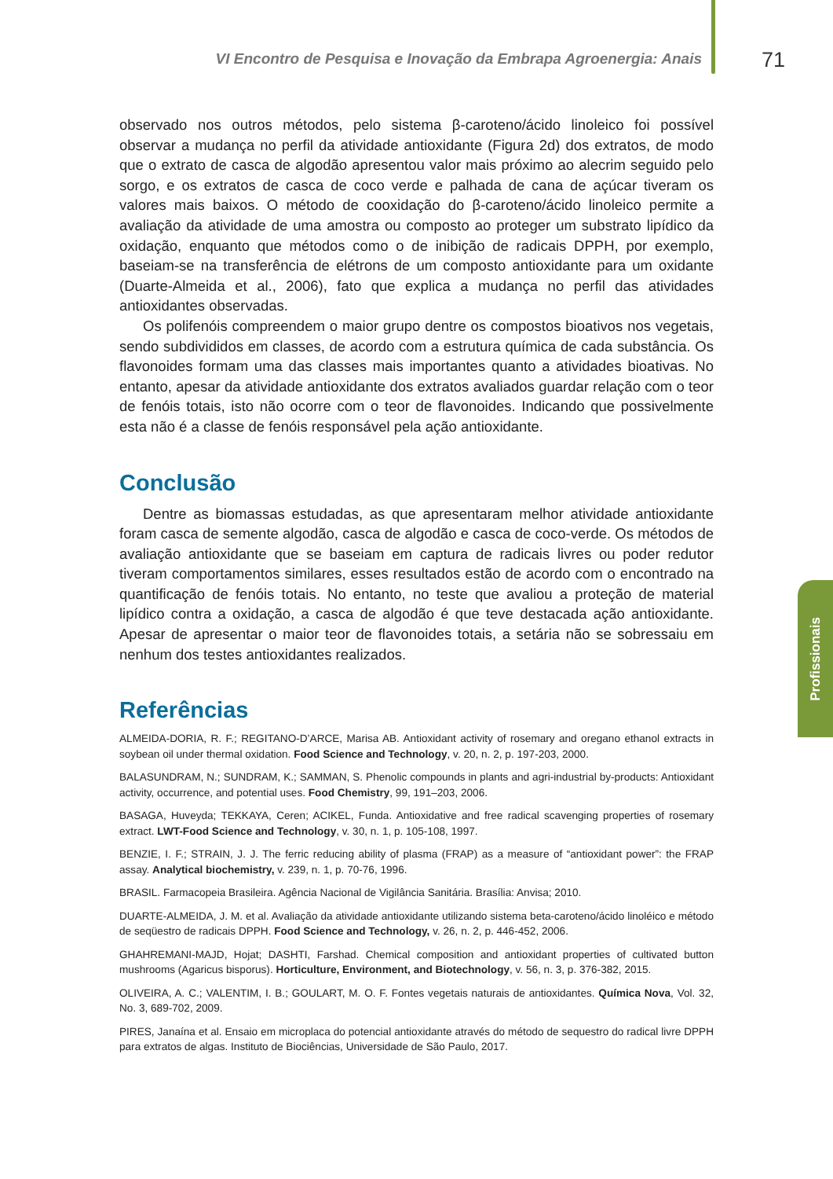VI Encontro de Pesquisa e Inovação da Embrapa Agroenergia: Anais
71
observado nos outros métodos, pelo sistema β-caroteno/ácido linoleico foi possível observar a mudança no perfil da atividade antioxidante (Figura 2d) dos extratos, de modo que o extrato de casca de algodão apresentou valor mais próximo ao alecrim seguido pelo sorgo, e os extratos de casca de coco verde e palhada de cana de açúcar tiveram os valores mais baixos. O método de cooxidação do β-caroteno/ácido linoleico permite a avaliação da atividade de uma amostra ou composto ao proteger um substrato lipídico da oxidação, enquanto que métodos como o de inibição de radicais DPPH, por exemplo, baseiam-se na transferência de elétrons de um composto antioxidante para um oxidante (Duarte-Almeida et al., 2006), fato que explica a mudança no perfil das atividades antioxidantes observadas.
Os polifenóis compreendem o maior grupo dentre os compostos bioativos nos vegetais, sendo subdivididos em classes, de acordo com a estrutura química de cada substância. Os flavonoides formam uma das classes mais importantes quanto a atividades bioativas. No entanto, apesar da atividade antioxidante dos extratos avaliados guardar relação com o teor de fenóis totais, isto não ocorre com o teor de flavonoides. Indicando que possivelmente esta não é a classe de fenóis responsável pela ação antioxidante.
Conclusão
Dentre as biomassas estudadas, as que apresentaram melhor atividade antioxidante foram casca de semente algodão, casca de algodão e casca de coco-verde. Os métodos de avaliação antioxidante que se baseiam em captura de radicais livres ou poder redutor tiveram comportamentos similares, esses resultados estão de acordo com o encontrado na quantificação de fenóis totais. No entanto, no teste que avaliou a proteção de material lipídico contra a oxidação, a casca de algodão é que teve destacada ação antioxidante. Apesar de apresentar o maior teor de flavonoides totais, a setária não se sobressaiu em nenhum dos testes antioxidantes realizados.
Referências
ALMEIDA-DORIA, R. F.; REGITANO-D’ARCE, Marisa AB. Antioxidant activity of rosemary and oregano ethanol extracts in soybean oil under thermal oxidation. Food Science and Technology, v. 20, n. 2, p. 197-203, 2000.
BALASUNDRAM, N.; SUNDRAM, K.; SAMMAN, S. Phenolic compounds in plants and agri-industrial by-products: Antioxidant activity, occurrence, and potential uses. Food Chemistry, 99, 191–203, 2006.
BASAGA, Huveyda; TEKKAYA, Ceren; ACIKEL, Funda. Antioxidative and free radical scavenging properties of rosemary extract. LWT-Food Science and Technology, v. 30, n. 1, p. 105-108, 1997.
BENZIE, I. F.; STRAIN, J. J. The ferric reducing ability of plasma (FRAP) as a measure of “antioxidant power”: the FRAP assay. Analytical biochemistry, v. 239, n. 1, p. 70-76, 1996.
BRASIL. Farmacopeia Brasileira. Agência Nacional de Vigilância Sanitária. Brasília: Anvisa; 2010.
DUARTE-ALMEIDA, J. M. et al. Avaliação da atividade antioxidante utilizando sistema beta-caroteno/ácido linoléico e método de seqüestro de radicais DPPH. Food Science and Technology, v. 26, n. 2, p. 446-452, 2006.
GHAHREMANI-MAJD, Hojat; DASHTI, Farshad. Chemical composition and antioxidant properties of cultivated button mushrooms (Agaricus bisporus). Horticulture, Environment, and Biotechnology, v. 56, n. 3, p. 376-382, 2015.
OLIVEIRA, A. C.; VALENTIM, I. B.; GOULART, M. O. F. Fontes vegetais naturais de antioxidantes. Química Nova, Vol. 32, No. 3, 689-702, 2009.
PIRES, Janaína et al. Ensaio em microplaca do potencial antioxidante através do método de sequestro do radical livre DPPH para extratos de algas. Instituto de Biociências, Universidade de São Paulo, 2017.
Profissionais